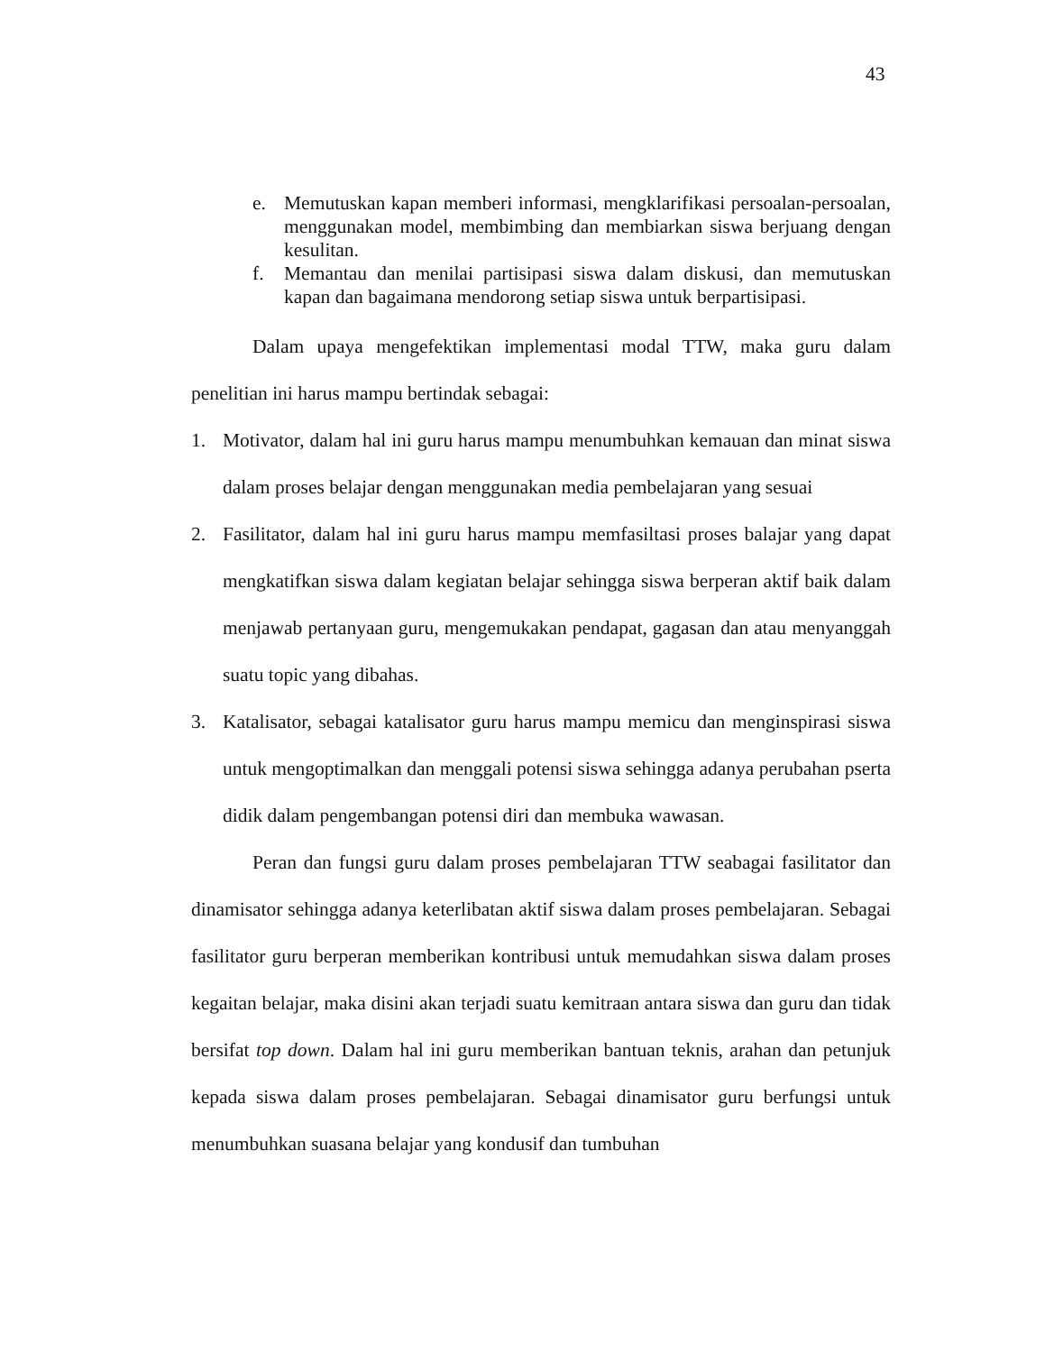43
e. Memutuskan kapan memberi informasi, mengklarifikasi persoalan-persoalan, menggunakan model, membimbing dan membiarkan siswa berjuang dengan kesulitan.
f. Memantau dan menilai partisipasi siswa dalam diskusi, dan memutuskan kapan dan bagaimana mendorong setiap siswa untuk berpartisipasi.
Dalam upaya mengefektikan implementasi modal TTW, maka guru dalam penelitian ini harus mampu bertindak sebagai:
1. Motivator, dalam hal ini guru harus mampu menumbuhkan kemauan dan minat siswa dalam proses belajar dengan menggunakan media pembelajaran yang sesuai
2. Fasilitator, dalam hal ini guru harus mampu memfasiltasi proses balajar yang dapat mengkatifkan siswa dalam kegiatan belajar sehingga siswa berperan aktif baik dalam menjawab pertanyaan guru, mengemukakan pendapat, gagasan dan atau menyanggah suatu topic yang dibahas.
3. Katalisator, sebagai katalisator guru harus mampu memicu dan menginspirasi siswa untuk mengoptimalkan dan menggali potensi siswa sehingga adanya perubahan pserta didik dalam pengembangan potensi diri dan membuka wawasan.
Peran dan fungsi guru dalam proses pembelajaran TTW seabagai fasilitator dan dinamisator sehingga adanya keterlibatan aktif siswa dalam proses pembelajaran. Sebagai fasilitator guru berperan memberikan kontribusi untuk memudahkan siswa dalam proses kegaitan belajar, maka disini akan terjadi suatu kemitraan antara siswa dan guru dan tidak bersifat top down. Dalam hal ini guru memberikan bantuan teknis, arahan dan petunjuk kepada siswa dalam proses pembelajaran. Sebagai dinamisator guru berfungsi untuk menumbuhkan suasana belajar yang kondusif dan tumbuhan